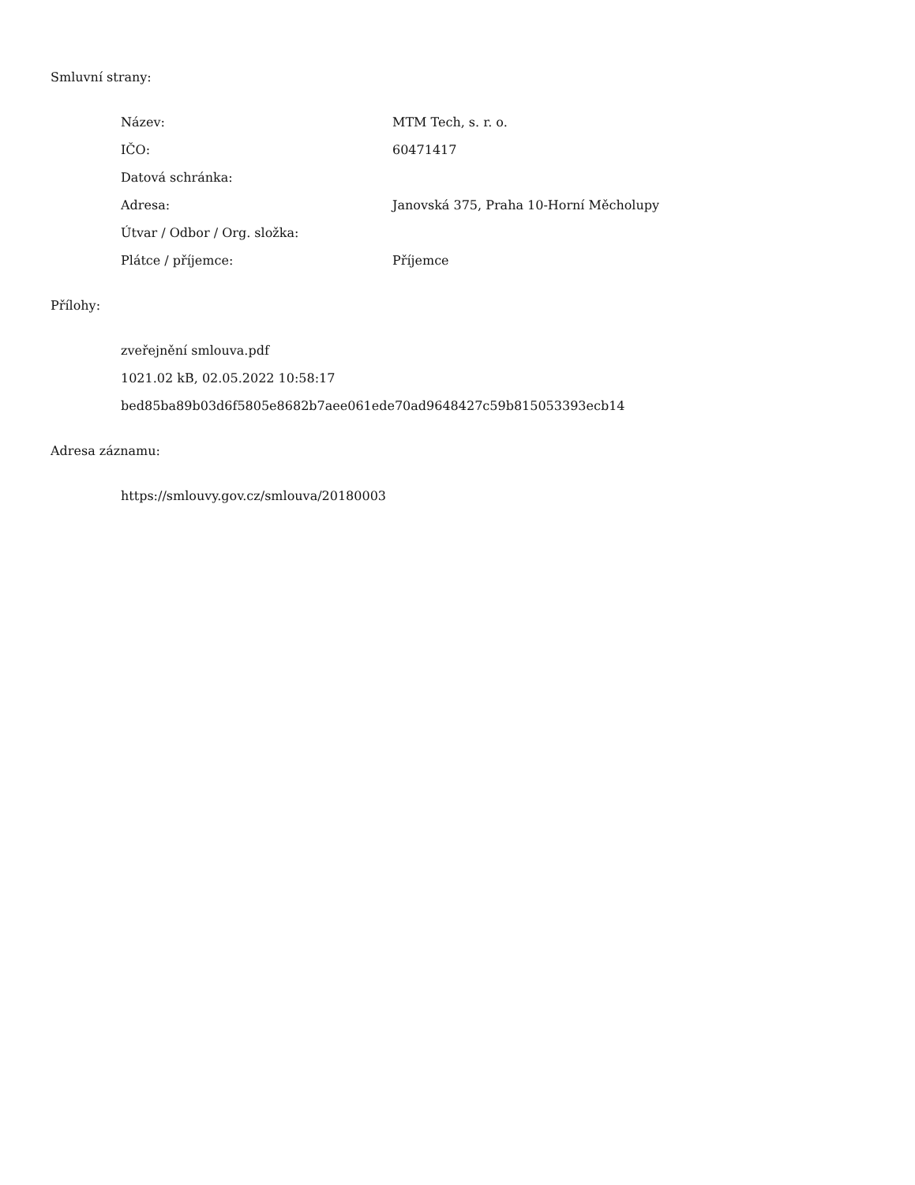Smluvní strany:
| Název: | MTM Tech, s. r. o. |
| IČO: | 60471417 |
| Datová schránka: | |
| Adresa: | Janovská 375, Praha 10-Horní Měcholupy |
| Útvar / Odbor / Org. složka: | |
| Plátce / příjemce: | Příjemce |
Přílohy:
zveřejnění smlouva.pdf
1021.02 kB, 02.05.2022 10:58:17
bed85ba89b03d6f5805e8682b7aee061ede70ad9648427c59b815053393ecb14
Adresa záznamu:
https://smlouvy.gov.cz/smlouva/20180003